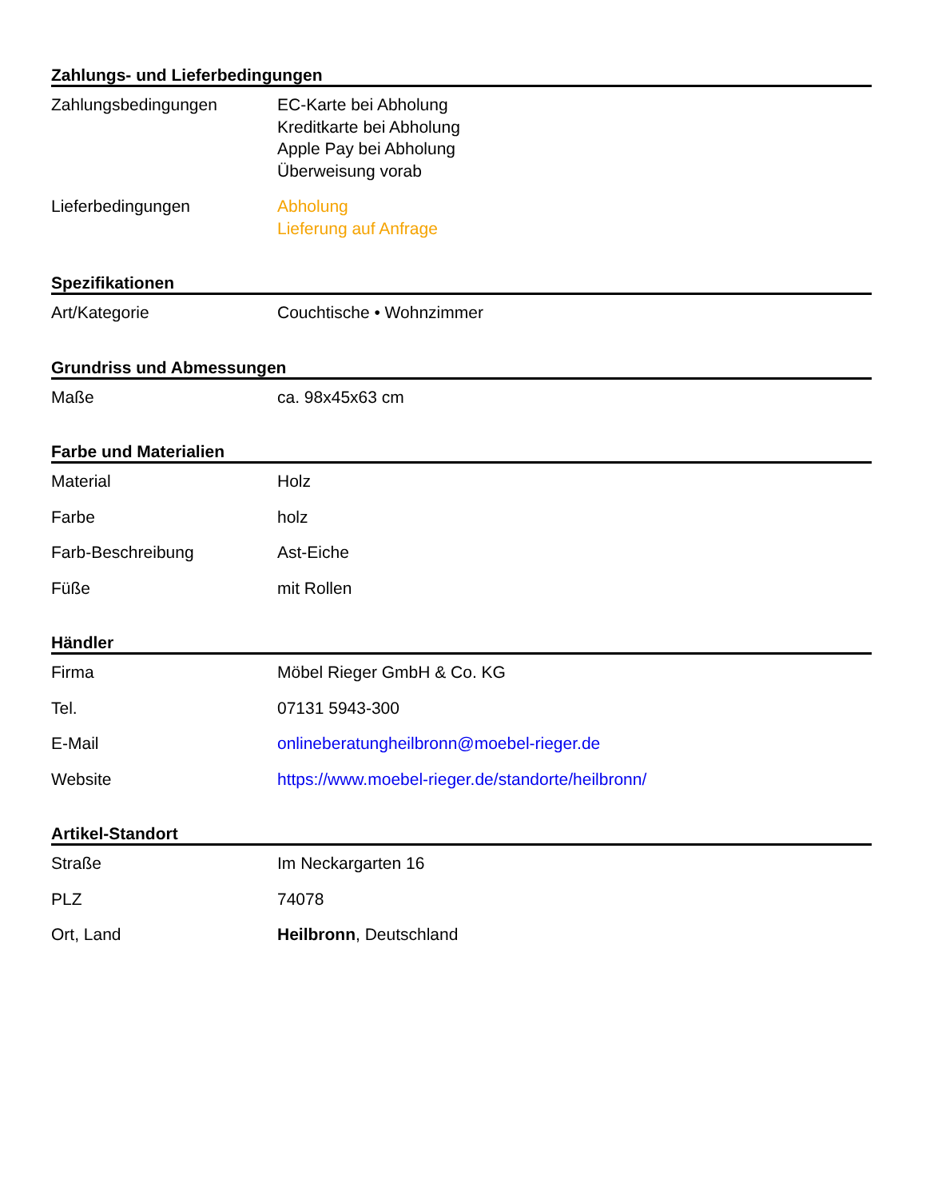Zahlungs- und Lieferbedingungen
| Zahlungsbedingungen | EC-Karte bei Abholung Kreditkarte bei Abholung Apple Pay bei Abholung Überweisung vorab |
| Lieferbedingungen | Abholung Lieferung auf Anfrage |
Spezifikationen
| Art/Kategorie | Couchtische • Wohnzimmer |
Grundriss und Abmessungen
| Maße | ca. 98x45x63 cm |
Farbe und Materialien
| Material | Holz |
| Farbe | holz |
| Farb-Beschreibung | Ast-Eiche |
| Füße | mit Rollen |
Händler
| Firma | Möbel Rieger GmbH & Co. KG |
| Tel. | 07131 5943-300 |
| E-Mail | onlineberatungheilbronn@moebel-rieger.de |
| Website | https://www.moebel-rieger.de/standorte/heilbronn/ |
Artikel-Standort
| Straße | Im Neckargarten 16 |
| PLZ | 74078 |
| Ort, Land | Heilbronn , Deutschland |